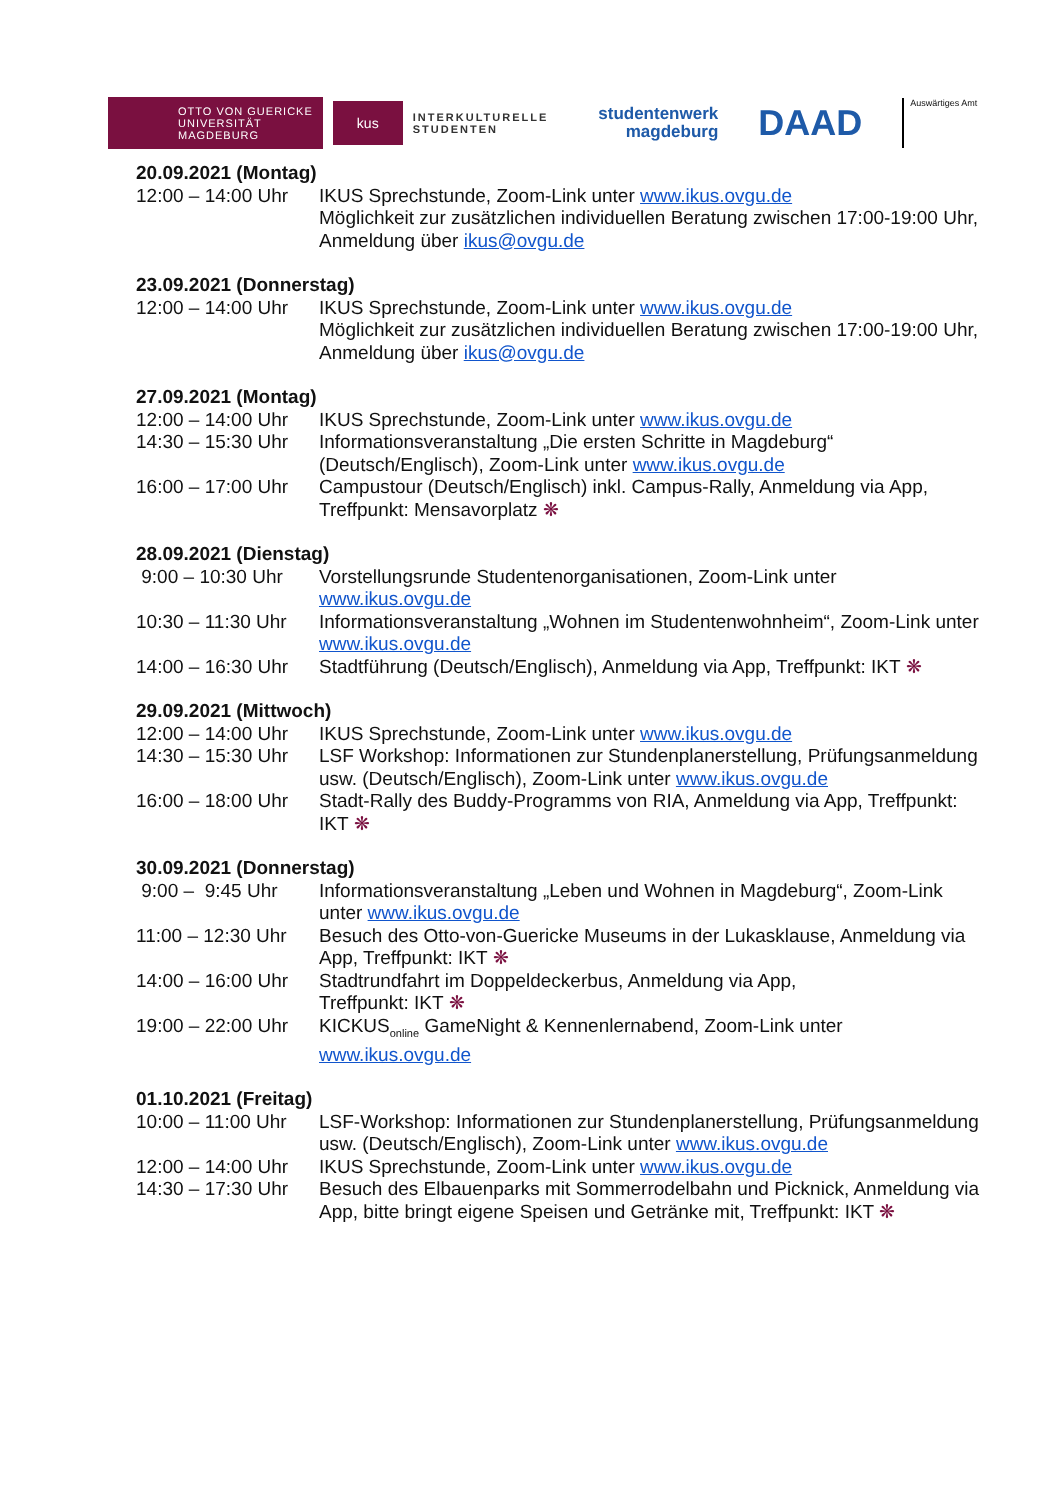OTTO VON GUERICKE
UNIVERSITÄT
MAGDEBURG
kus
INTERKULTURELLE
STUDENTEN
studentenwerk
magdeburg
DAAD
Auswärtiges Amt
20.09.2021 (Montag)
12:00 – 14:00 Uhr
IKUS Sprechstunde, Zoom-Link unter www.ikus.ovgu.de
Möglichkeit zur zusätzlichen individuellen Beratung zwischen 17:00-19:00 Uhr, Anmeldung über ikus@ovgu.de
23.09.2021 (Donnerstag)
12:00 – 14:00 Uhr
IKUS Sprechstunde, Zoom-Link unter www.ikus.ovgu.de
Möglichkeit zur zusätzlichen individuellen Beratung zwischen 17:00-19:00 Uhr, Anmeldung über ikus@ovgu.de
27.09.2021 (Montag)
12:00 – 14:00 Uhr
IKUS Sprechstunde, Zoom-Link unter www.ikus.ovgu.de
14:30 – 15:30 Uhr
Informationsveranstaltung „Die ersten Schritte in Magdeburg“ (Deutsch/Englisch), Zoom-Link unter www.ikus.ovgu.de
16:00 – 17:00 Uhr
Campustour (Deutsch/Englisch) inkl. Campus-Rally, Anmeldung via App, Treffpunkt: Mensavorplatz ❋
28.09.2021 (Dienstag)
9:00 – 10:30 Uhr Vorstellungsrunde Studentenorganisationen, Zoom-Link unter www.ikus.ovgu.de
10:30 – 11:30 Uhr
Informationsveranstaltung „Wohnen im Studentenwohnheim“, Zoom-Link unter www.ikus.ovgu.de
14:00 – 16:30 Uhr
Stadtführung (Deutsch/Englisch), Anmeldung via App, Treffpunkt: IKT ❋
29.09.2021 (Mittwoch)
12:00 – 14:00 Uhr
IKUS Sprechstunde, Zoom-Link unter www.ikus.ovgu.de
14:30 – 15:30 Uhr
LSF Workshop: Informationen zur Stundenplanerstellung, Prüfungsanmeldung usw. (Deutsch/Englisch), Zoom-Link unter www.ikus.ovgu.de
16:00 – 18:00 Uhr
Stadt-Rally des Buddy-Programms von RIA, Anmeldung via App, Treffpunkt: IKT ❋
30.09.2021 (Donnerstag)
9:00 – 9:45 Uhr Informationsveranstaltung „Leben und Wohnen in Magdeburg“, Zoom-Link unter www.ikus.ovgu.de
11:00 – 12:30 Uhr
Besuch des Otto-von-Guericke Museums in der Lukasklause, Anmeldung via App, Treffpunkt: IKT ❋
14:00 – 16:00 Uhr
Stadtrundfahrt im Doppeldeckerbus, Anmeldung via App,
Treffpunkt: IKT ❋
19:00 – 22:00 Uhr
KICKUS<sub>online</sub> GameNight & Kennenlernabend, Zoom-Link unter www.ikus.ovgu.de
01.10.2021 (Freitag)
10:00 – 11:00 Uhr
LSF-Workshop: Informationen zur Stundenplanerstellung, Prüfungsanmeldung usw. (Deutsch/Englisch), Zoom-Link unter www.ikus.ovgu.de
12:00 – 14:00 Uhr
IKUS Sprechstunde, Zoom-Link unter www.ikus.ovgu.de
14:30 – 17:30 Uhr
Besuch des Elbauenparks mit Sommerrodelbahn und Picknick, Anmeldung via App, bitte bringt eigene Speisen und Getränke mit, Treffpunkt: IKT ❋